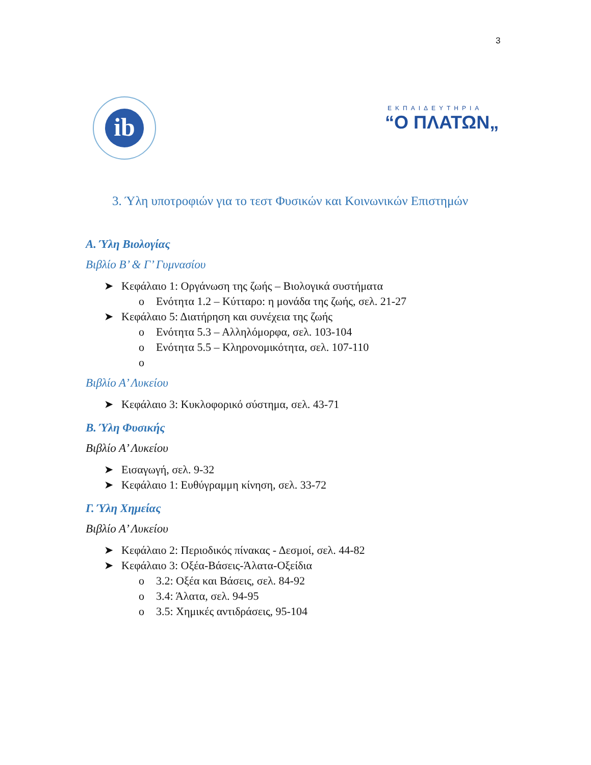3
ib
ΕΚΠΑΙΔΕΥΤΗΡΙΑ
“Ο ΠΛΑΤΩΝ„
3. Ύλη υποτροφιών για το τεστ Φυσικών και Κοινωνικών Επιστημών
Α. Ύλη Βιολογίας
Βιβλίο Β’ & Γ’ Γυμνασίου
➤ Κεφάλαιο 1: Οργάνωση της ζωής – Βιολογικά συστήματα
o Ενότητα 1.2 – Κύτταρο: η μονάδα της ζωής, σελ. 21-27
➤ Κεφάλαιο 5: Διατήρηση και συνέχεια της ζωής
o Ενότητα 5.3 – Αλληλόμορφα, σελ. 103-104
o Ενότητα 5.5 – Κληρονομικότητα, σελ. 107-110
o
Βιβλίο Α’ Λυκείου
➤ Κεφάλαιο 3: Κυκλοφορικό σύστημα, σελ. 43-71
Β. Ύλη Φυσικής
Βιβλίο Α’ Λυκείου
➤ Εισαγωγή, σελ. 9-32
➤ Κεφάλαιο 1: Ευθύγραμμη κίνηση, σελ. 33-72
Γ. Ύλη Χημείας
Βιβλίο Α’ Λυκείου
➤ Κεφάλαιο 2: Περιοδικός πίνακας - Δεσμοί, σελ. 44-82
➤ Κεφάλαιο 3: Οξέα-Βάσεις-Άλατα-Οξείδια
o 3.2: Οξέα και Βάσεις, σελ. 84-92
o 3.4: Άλατα, σελ. 94-95
o 3.5: Χημικές αντιδράσεις, 95-104